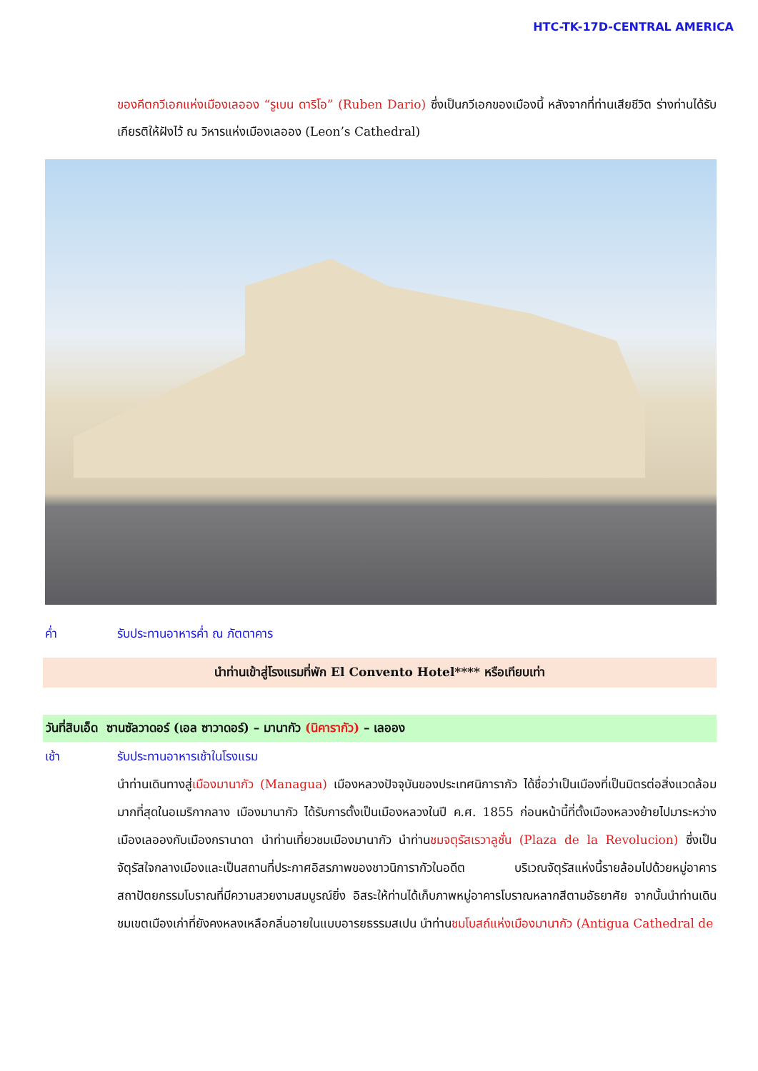HTC-TK-17D-CENTRAL AMERICA
ของคีตกวีเอกแห่งเมืองเลออง “รูเบน ดาริโอ” (Ruben Dario) ซึ่งเป็นกวีเอกของเมืองนี้ หลังจากที่ท่านเสียชีวิต ร่างท่านได้รับเกียรติให้ฝังไว้ ณ วิหารแห่งเมืองเลออง (Leon’s Cathedral)
ค่ำ รับประทานอาหารค่ำ ณ ภัตตาคาร
นำท่านเข้าสู่โรงแรมที่พัก El Convento Hotel**** หรือเทียบเท่า
วันที่สิบเอ็ด ซานซัลวาดอร์ (เอล ซาวาดอร์) – มานากัว (นิคารากัว) – เลออง
เช้า รับประทานอาหารเช้าในโรงแรม
นำท่านเดินทางสู่เมืองมานากัว (Managua) เมืองหลวงปัจจุบันของประเทศนิการากัว ได้ชื่อว่าเป็นเมืองที่เป็นมิตรต่อสิ่งแวดล้อมมากที่สุดในอเมริกากลาง เมืองมานากัว ได้รับการตั้งเป็นเมืองหลวงในปี ค.ศ. 1855 ก่อนหน้านี้ที่ตั้งเมืองหลวงย้ายไปมาระหว่างเมืองเลอองกับเมืองกรานาดา นำท่านเที่ยวชมเมืองมานากัว นำท่านชมจตุรัสเรวาลูชั่น (Plaza de la Revolucion) ซึ่งเป็นจัตุรัสใจกลางเมืองและเป็นสถานที่ประกาศอิสรภาพของชาวนิการากัวในอดีต บริเวณจัตุรัสแห่งนี้รายล้อมไปด้วยหมู่อาคารสถาปัตยกรรมโบราณที่มีความสวยงามสมบูรณ์ยิ่ง อิสระให้ท่านได้เก็บภาพหมู่อาคารโบราณหลากสีตามอัธยาศัย จากนั้นนำท่านเดินชมเขตเมืองเก่าที่ยังคงหลงเหลือกลิ่นอายในแบบอารยธรรมสเปน นำท่านชมโบสถ์แห่งเมืองมานากัว (Antigua Cathedral de